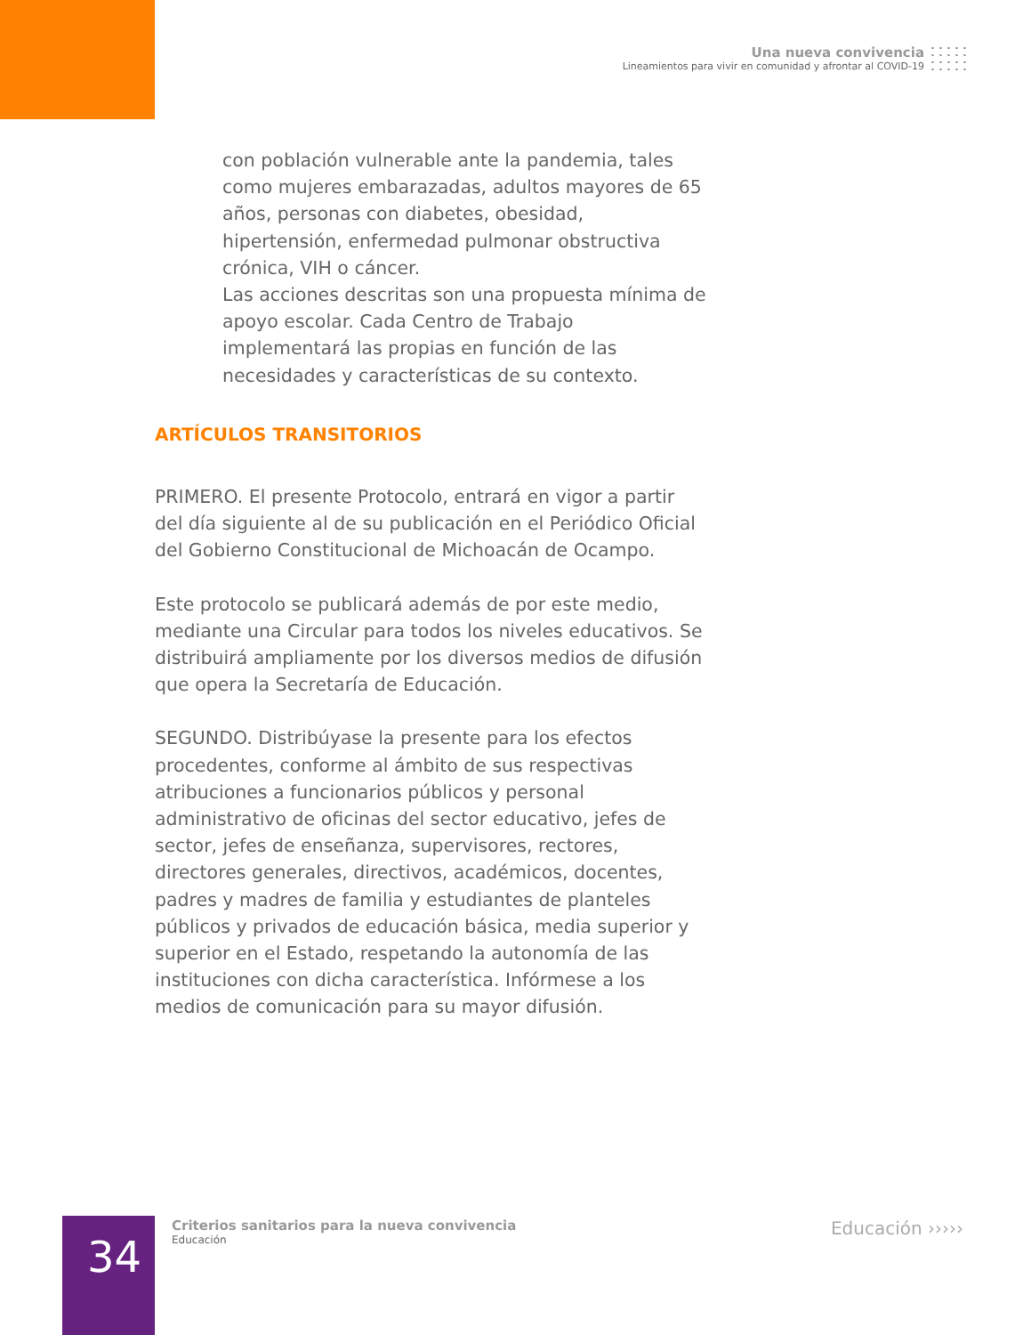Una nueva convivencia
Lineamientos para vivir en comunidad y afrontar al COVID-19
con población vulnerable ante la pandemia, tales como mujeres embarazadas, adultos mayores de 65 años, personas con diabetes, obesidad, hipertensión, enfermedad pulmonar obstructiva crónica, VIH o cáncer.
Las acciones descritas son una propuesta mínima de apoyo escolar. Cada Centro de Trabajo implementará las propias en función de las necesidades y características de su contexto.
ARTÍCULOS TRANSITORIOS
PRIMERO. El presente Protocolo, entrará en vigor a partir del día siguiente al de su publicación en el Periódico Oficial del Gobierno Constitucional de Michoacán de Ocampo.
Este protocolo se publicará además de por este medio, mediante una Circular para todos los niveles educativos. Se distribuirá ampliamente por los diversos medios de difusión que opera la Secretaría de Educación.
SEGUNDO. Distribúyase la presente para los efectos procedentes, conforme al ámbito de sus respectivas atribuciones a funcionarios públicos y personal administrativo de oficinas del sector educativo, jefes de sector, jefes de enseñanza, supervisores, rectores, directores generales, directivos, académicos, docentes, padres y madres de familia y estudiantes de planteles públicos y privados de educación básica, media superior y superior en el Estado, respetando la autonomía de las instituciones con dicha característica. Infórmese a los medios de comunicación para su mayor difusión.
34
Criterios sanitarios para la nueva convivencia
Educación
Educación ›››››